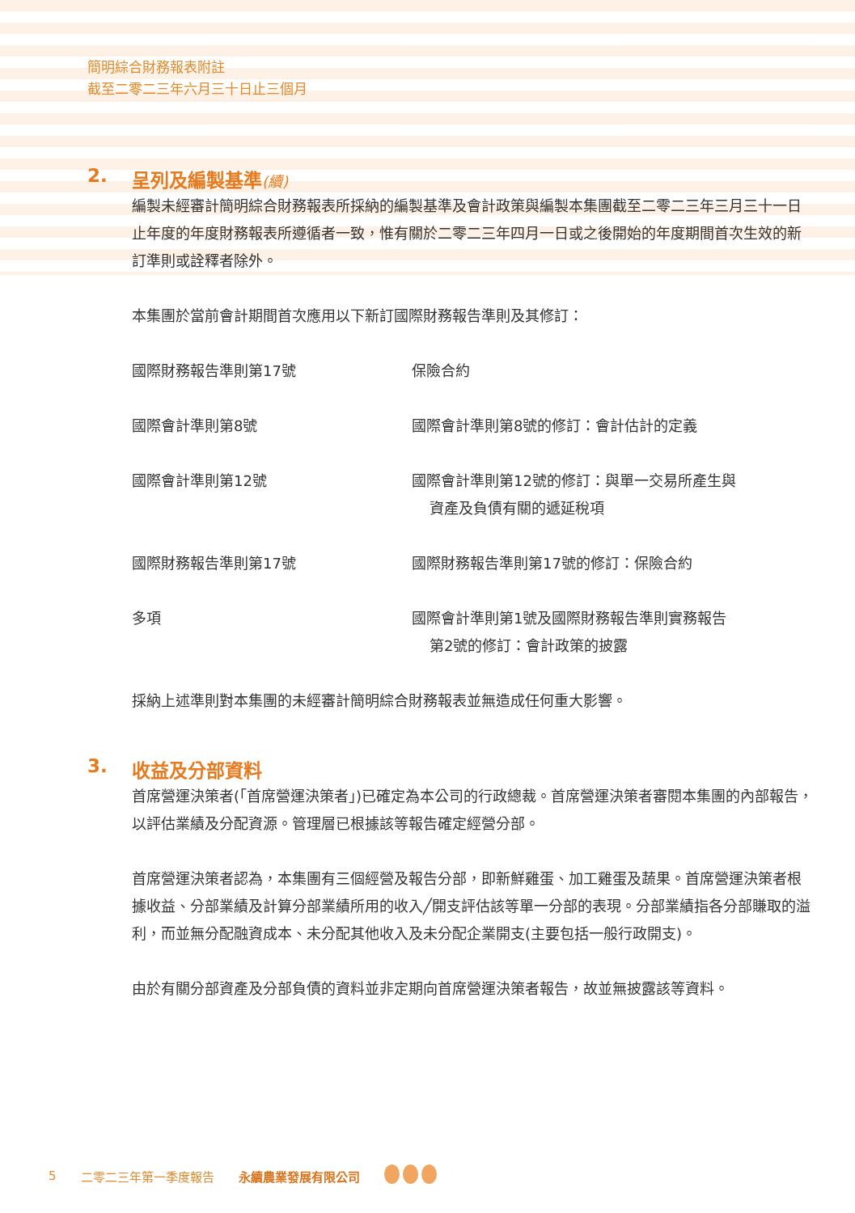簡明綜合財務報表附註
截至二零二三年六月三十日止三個月
2. 呈列及編製基準(續)
編製未經審計簡明綜合財務報表所採納的編製基準及會計政策與編製本集團截至二零二三年三月三十一日止年度的年度財務報表所遵循者一致，惟有關於二零二三年四月一日或之後開始的年度期間首次生效的新訂準則或詮釋者除外。
本集團於當前會計期間首次應用以下新訂國際財務報告準則及其修訂：
| 國際財務報告準則第17號 | 保險合約 |
| 國際會計準則第8號 | 國際會計準則第8號的修訂：會計估計的定義 |
| 國際會計準則第12號 | 國際會計準則第12號的修訂：與單一交易所產生與 資產及負債有關的遞延稅項 |
| 國際財務報告準則第17號 | 國際財務報告準則第17號的修訂：保險合約 |
| 多項 | 國際會計準則第1號及國際財務報告準則實務報告 第2號的修訂：會計政策的披露 |
採納上述準則對本集團的未經審計簡明綜合財務報表並無造成任何重大影響。
3. 收益及分部資料
首席營運決策者(「首席營運決策者」)已確定為本公司的行政總裁。首席營運決策者審閱本集團的內部報告，以評估業績及分配資源。管理層已根據該等報告確定經營分部。
首席營運決策者認為，本集團有三個經營及報告分部，即新鮮雞蛋、加工雞蛋及蔬果。首席營運決策者根據收益、分部業績及計算分部業績所用的收入╱開支評估該等單一分部的表現。分部業績指各分部賺取的溢利，而並無分配融資成本、未分配其他收入及未分配企業開支(主要包括一般行政開支)。
由於有關分部資產及分部負債的資料並非定期向首席營運決策者報告，故並無披露該等資料。
5 二零二三年第一季度報告 永續農業發展有限公司